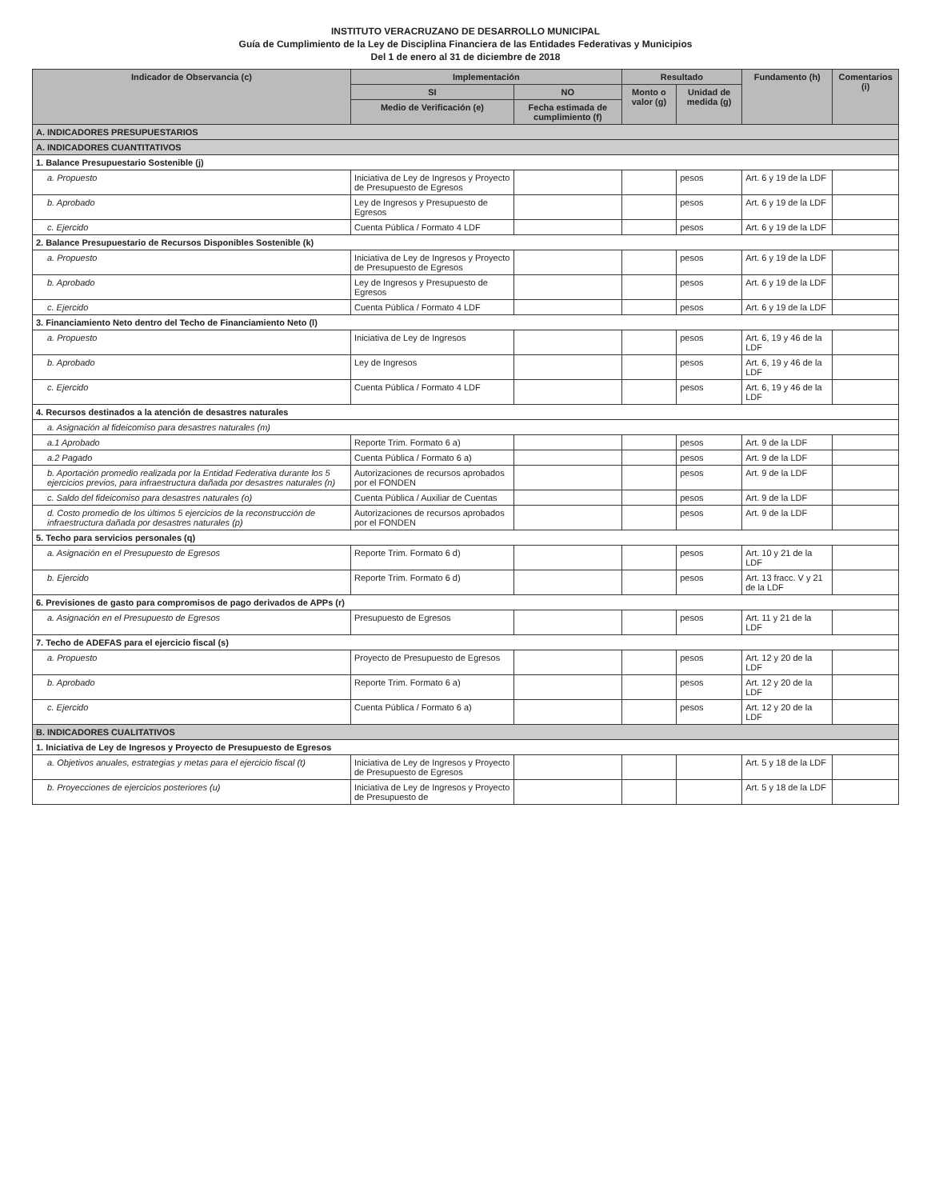INSTITUTO VERACRUZANO DE DESARROLLO MUNICIPAL
Guía de Cumplimiento de la Ley de Disciplina Financiera de las Entidades Federativas y Municipios
Del 1 de enero al 31 de diciembre de 2018
| Indicador de Observancia (c) | Implementación | | Resultado | | Fundamento (h) | Comentarios (i) |
| --- | --- | --- | --- | --- | --- | --- |
| | SI | NO | Monto o valor (g) | Unidad de medida (g) | | |
| | Medio de Verificación (e) | Fecha estimada de cumplimiento (f) | | | | |
| A. INDICADORES PRESUPUESTARIOS | | | | | | |
| A. INDICADORES CUANTITATIVOS | | | | | | |
| 1. Balance Presupuestario Sostenible (j) | | | | | | |
| a. Propuesto | Iniciativa de Ley de Ingresos y Proyecto de Presupuesto de Egresos | | | pesos | Art. 6 y 19 de la LDF | |
| b. Aprobado | Ley de Ingresos y Presupuesto de Egresos | | | pesos | Art. 6 y 19 de la LDF | |
| c. Ejercido | Cuenta Pública / Formato 4 LDF | | | pesos | Art. 6 y 19 de la LDF | |
| 2. Balance Presupuestario de Recursos Disponibles Sostenible (k) | | | | | | |
| a. Propuesto | Iniciativa de Ley de Ingresos y Proyecto de Presupuesto de Egresos | | | pesos | Art. 6 y 19 de la LDF | |
| b. Aprobado | Ley de Ingresos y Presupuesto de Egresos | | | pesos | Art. 6 y 19 de la LDF | |
| c. Ejercido | Cuenta Pública / Formato 4 LDF | | | pesos | Art. 6 y 19 de la LDF | |
| 3. Financiamiento Neto dentro del Techo de Financiamiento Neto (l) | | | | | | |
| a. Propuesto | Iniciativa de Ley de Ingresos | | | pesos | Art. 6, 19 y 46 de la LDF | |
| b. Aprobado | Ley de Ingresos | | | pesos | Art. 6, 19 y 46 de la LDF | |
| c. Ejercido | Cuenta Pública / Formato 4 LDF | | | pesos | Art. 6, 19 y 46 de la LDF | |
| 4. Recursos destinados a la atención de desastres naturales | | | | | | |
| a. Asignación al fideicomiso para desastres naturales (m) | | | | | | |
| a.1 Aprobado | Reporte Trim. Formato 6 a) | | | pesos | Art. 9 de la LDF | |
| a.2 Pagado | Cuenta Pública / Formato 6 a) | | | pesos | Art. 9 de la LDF | |
| b. Aportación promedio realizada por la Entidad Federativa durante los 5 ejercicios previos, para infraestructura dañada por desastres naturales (n) | Autorizaciones de recursos aprobados por el FONDEN | | | pesos | Art. 9 de la LDF | |
| c. Saldo del fideicomiso para desastres naturales (o) | Cuenta Pública / Auxiliar de Cuentas | | | pesos | Art. 9 de la LDF | |
| d. Costo promedio de los últimos 5 ejercicios de la reconstrucción de infraestructura dañada por desastres naturales (p) | Autorizaciones de recursos aprobados por el FONDEN | | | pesos | Art. 9 de la LDF | |
| 5. Techo para servicios personales (q) | | | | | | |
| a. Asignación en el Presupuesto de Egresos | Reporte Trim. Formato 6 d) | | | pesos | Art. 10 y 21 de la LDF | |
| b. Ejercido | Reporte Trim. Formato 6 d) | | | pesos | Art. 13 fracc. V y 21 de la LDF | |
| 6. Previsiones de gasto para compromisos de pago derivados de APPs (r) | | | | | | |
| a. Asignación en el Presupuesto de Egresos | Presupuesto de Egresos | | | pesos | Art. 11 y 21 de la LDF | |
| 7. Techo de ADEFAS para el ejercicio fiscal (s) | | | | | | |
| a. Propuesto | Proyecto de Presupuesto de Egresos | | | pesos | Art. 12 y 20 de la LDF | |
| b. Aprobado | Reporte Trim. Formato 6 a) | | | pesos | Art. 12 y 20 de la LDF | |
| c. Ejercido | Cuenta Pública / Formato 6 a) | | | pesos | Art. 12 y 20 de la LDF | |
| B. INDICADORES CUALITATIVOS | | | | | | |
| 1. Iniciativa de Ley de Ingresos y Proyecto de Presupuesto de Egresos | | | | | | |
| a. Objetivos anuales, estrategias y metas para el ejercicio fiscal (t) | Iniciativa de Ley de Ingresos y Proyecto de Presupuesto de Egresos | | | | Art. 5 y 18 de la LDF | |
| b. Proyecciones de ejercicios posteriores (u) | Iniciativa de Ley de Ingresos y Proyecto de Presupuesto de | | | | Art. 5 y 18 de la LDF | |